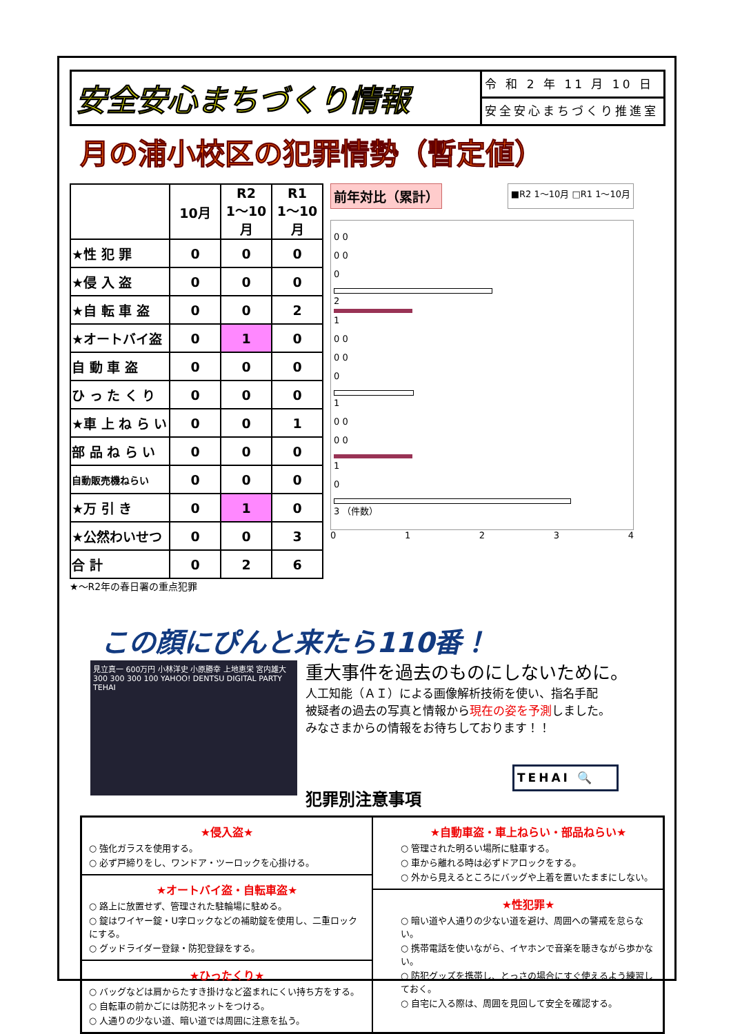安全安心まちづくり情報
令 和 2 年 11 月 10 日
安全安心まちづくり推進室
月の浦小校区の犯罪情勢（暫定値）
| | 10月 | R2 1～10月 | R1 1～10月 |
| --- | --- | --- | --- |
| ★性 犯 罪 | 0 | 0 | 0 |
| ★侵 入 盗 | 0 | 0 | 0 |
| ★自 転 車 盗 | 0 | 0 | 2 |
| ★オートバイ盗 | 0 | 1 | 0 |
| 自 動 車 盗 | 0 | 0 | 0 |
| ひ っ た く り | 0 | 0 | 0 |
| ★車 上 ね ら い | 0 | 0 | 1 |
| 部 品 ね ら い | 0 | 0 | 0 |
| 自動販売機ねらい | 0 | 0 | 0 |
| ★万 引 き | 0 | 1 | 0 |
| ★公然わいせつ | 0 | 0 | 3 |
| 合 計 | 0 | 2 | 6 |
★～R2年の春日署の重点犯罪
前年対比（累計） ■R2 1～10月 □R1 1～10月
0 0
0 0
0
2
1
0 0
0 0
0
1
0 0
0 0
1
0
3 （件数）
0 1 2 3 4
この顔にぴんと来たら110番！
見立真一 600万円 小林洋史 小原勝幸 上地恵栄 宮内雄大 300 300 300 100 YAHOO! DENTSU DIGITAL PARTY TEHAI
重大事件を過去のものにしないために。
人工知能（ＡＩ）による画像解析技術を使い、指名手配
被疑者の過去の写真と情報から現在の姿を予測しました。
みなさまからの情報をお待ちしております！！
TEHAI 🔍
犯罪別注意事項
★侵入盗★
○ 強化ガラスを使用する。
○ 必ず戸締りをし、ワンドア・ツーロックを心掛ける。
★オートバイ盗・自転車盗★
○ 路上に放置せず、管理された駐輪場に駐める。
○ 錠はワイヤー錠・U字ロックなどの補助錠を使用し、二重ロックにする。
○ グッドライダー登録・防犯登録をする。
★ひったくり★
○ バッグなどは肩からたすき掛けなど盗まれにくい持ち方をする。
○ 自転車の前かごには防犯ネットをつける。
○ 人通りの少ない道、暗い道では周囲に注意を払う。
★自動車盗・車上ねらい・部品ねらい★
○ 管理された明るい場所に駐車する。
○ 車から離れる時は必ずドアロックをする。
○ 外から見えるところにバッグや上着を置いたままにしない。
★性犯罪★
○ 暗い道や人通りの少ない道を避け、周囲への警戒を怠らない。
○ 携帯電話を使いながら、イヤホンで音楽を聴きながら歩かない。
○ 防犯グッズを携帯し、とっさの場合にすぐ使えるよう練習しておく。
○ 自宅に入る際は、周囲を見回して安全を確認する。